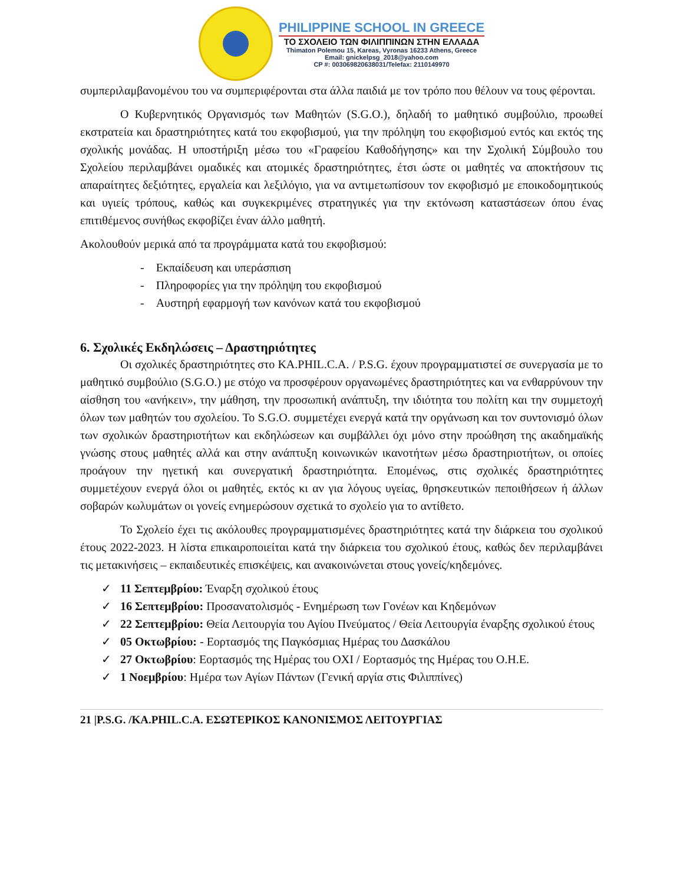PHILIPPINE SCHOOL IN GREECE
ΤΟ ΣΧΟΛΕΙΟ ΤΩΝ ΦΙΛΙΠΠΙΝΩΝ ΣΤΗΝ ΕΛΛΑΔΑ
Thimaton Polemou 15, Kareas, Vyronas 16233 Athens, Greece
Email: gnickelpsg_2018@yahoo.com
CP #: 003069820638031/Telefax: 2110149970
συμπεριλαμβανομένου του να συμπεριφέρονται στα άλλα παιδιά με τον τρόπο που θέλουν να τους φέρονται.
Ο Κυβερνητικός Οργανισμός των Μαθητών (S.G.O.), δηλαδή το μαθητικό συμβούλιο, προωθεί εκστρατεία και δραστηριότητες κατά του εκφοβισμού, για την πρόληψη του εκφοβισμού εντός και εκτός της σχολικής μονάδας. Η υποστήριξη μέσω του «Γραφείου Καθοδήγησης» και την Σχολική Σύμβουλο του Σχολείου περιλαμβάνει ομαδικές και ατομικές δραστηριότητες, έτσι ώστε οι μαθητές να αποκτήσουν τις απαραίτητες δεξιότητες, εργαλεία και λεξιλόγιο, για να αντιμετωπίσουν τον εκφοβισμό με εποικοδομητικούς και υγιείς τρόπους, καθώς και συγκεκριμένες στρατηγικές για την εκτόνωση καταστάσεων όπου ένας επιτιθέμενος συνήθως εκφοβίζει έναν άλλο μαθητή.
Ακολουθούν μερικά από τα προγράμματα κατά του εκφοβισμού:
- Εκπαίδευση και υπεράσπιση
- Πληροφορίες για την πρόληψη του εκφοβισμού
- Αυστηρή εφαρμογή των κανόνων κατά του εκφοβισμού
6. Σχολικές Εκδηλώσεις – Δραστηριότητες
Οι σχολικές δραστηριότητες στο KA.PHIL.C.A. / P.S.G. έχουν προγραμματιστεί σε συνεργασία με το μαθητικό συμβούλιο (S.G.O.) με στόχο να προσφέρουν οργανωμένες δραστηριότητες και να ενθαρρύνουν την αίσθηση του «ανήκειν», την μάθηση, την προσωπική ανάπτυξη, την ιδιότητα του πολίτη και την συμμετοχή όλων των μαθητών του σχολείου. Το S.G.O. συμμετέχει ενεργά κατά την οργάνωση και τον συντονισμό όλων των σχολικών δραστηριοτήτων και εκδηλώσεων και συμβάλλει όχι μόνο στην προώθηση της ακαδημαϊκής γνώσης στους μαθητές αλλά και στην ανάπτυξη κοινωνικών ικανοτήτων μέσω δραστηριοτήτων, οι οποίες προάγουν την ηγετική και συνεργατική δραστηριότητα. Επομένως, στις σχολικές δραστηριότητες συμμετέχουν ενεργά όλοι οι μαθητές, εκτός κι αν για λόγους υγείας, θρησκευτικών πεποιθήσεων ή άλλων σοβαρών κωλυμάτων οι γονείς ενημερώσουν σχετικά το σχολείο για το αντίθετο.
Το Σχολείο έχει τις ακόλουθες προγραμματισμένες δραστηριότητες κατά την διάρκεια του σχολικού έτους 2022-2023. Η λίστα επικαιροποιείται κατά την διάρκεια του σχολικού έτους, καθώς δεν περιλαμβάνει τις μετακινήσεις – εκπαιδευτικές επισκέψεις, και ανακοινώνεται στους γονείς/κηδεμόνες.
✓ 11 Σεπτεμβρίου: Έναρξη σχολικού έτους
✓ 16 Σεπτεμβρίου: Προσανατολισμός - Ενημέρωση των Γονέων και Κηδεμόνων
✓ 22 Σεπτεμβρίου: Θεία Λειτουργία του Αγίου Πνεύματος / Θεία Λειτουργία έναρξης σχολικού έτους
✓ 05 Οκτωβρίου: - Εορτασμός της Παγκόσμιας Ημέρας του Δασκάλου
✓ 27 Οκτωβρίου: Εορτασμός της Ημέρας του ΟΧΙ / Εορτασμός της Ημέρας του Ο.Η.Ε.
✓ 1 Νοεμβρίου: Ημέρα των Αγίων Πάντων (Γενική αργία στις Φιλιππίνες)
21 |P.S.G. /KA.PHIL.C.A. ΕΣΩΤΕΡΙΚΟΣ ΚΑΝΟΝΙΣΜΟΣ ΛΕΙΤΟΥΡΓΙΑΣ